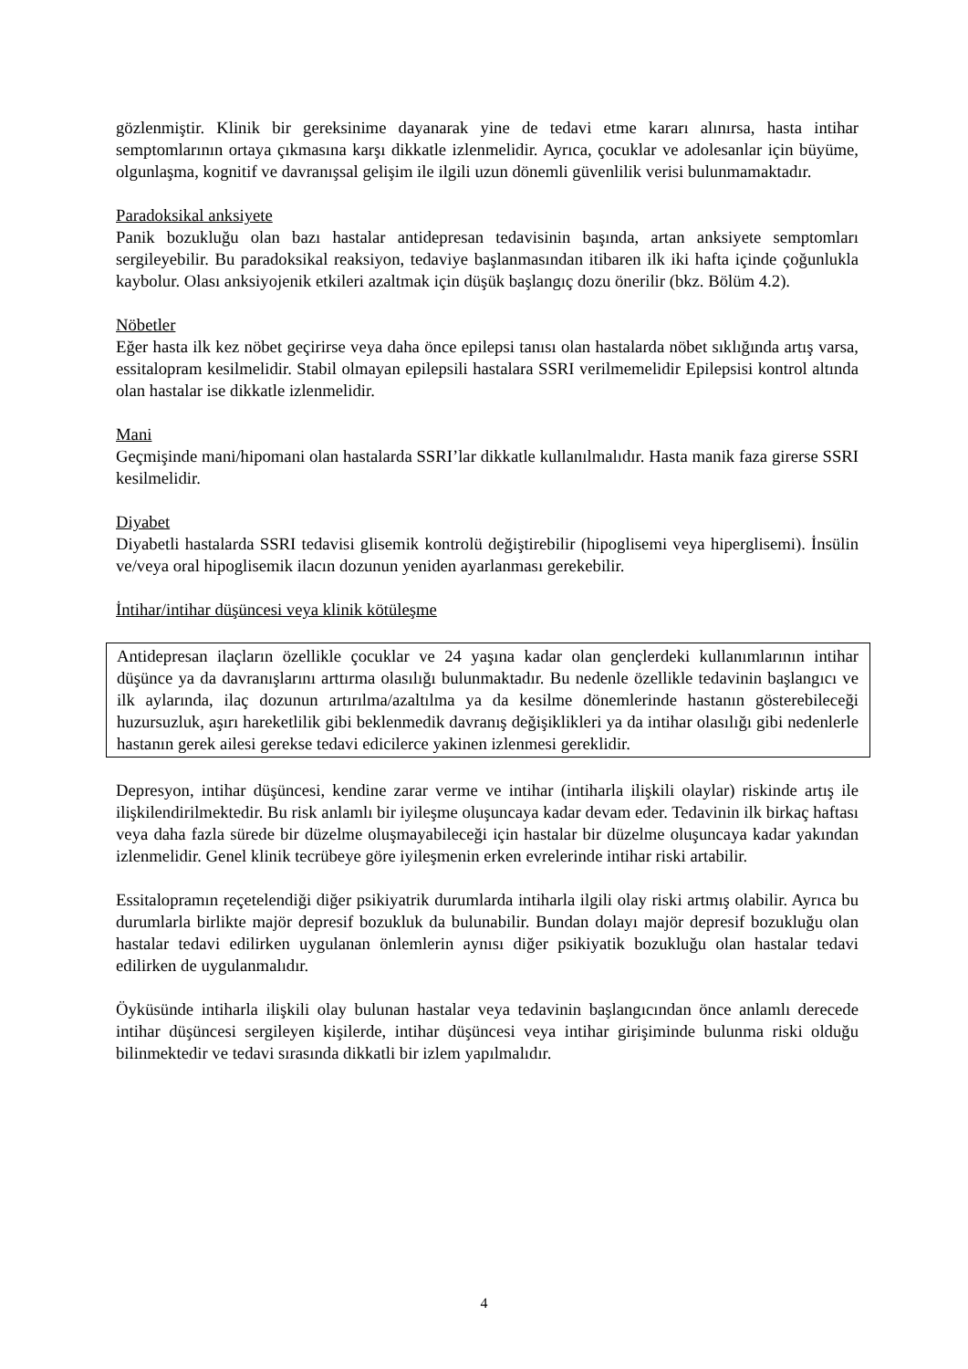gözlenmiştir. Klinik bir gereksinime dayanarak yine de tedavi etme kararı alınırsa, hasta intihar semptomlarının ortaya çıkmasına karşı dikkatle izlenmelidir. Ayrıca, çocuklar ve adolesanlar için büyüme, olgunlaşma, kognitif ve davranışsal gelişim ile ilgili uzun dönemli güvenlilik verisi bulunmamaktadır.
Paradoksikal anksiyete
Panik bozukluğu olan bazı hastalar antidepresan tedavisinin başında, artan anksiyete semptomları sergileyebilir. Bu paradoksikal reaksiyon, tedaviye başlanmasından itibaren ilk iki hafta içinde çoğunlukla kaybolur. Olası anksiyojenik etkileri azaltmak için düşük başlangıç dozu önerilir (bkz. Bölüm 4.2).
Nöbetler
Eğer hasta ilk kez nöbet geçirirse veya daha önce epilepsi tanısı olan hastalarda nöbet sıklığında artış varsa, essitalopram kesilmelidir. Stabil olmayan epilepsili hastalara SSRI verilmemelidir Epilepsisi kontrol altında olan hastalar ise dikkatle izlenmelidir.
Mani
Geçmişinde mani/hipomani olan hastalarda SSRI’lar dikkatle kullanılmalıdır. Hasta manik faza girerse SSRI kesilmelidir.
Diyabet
Diyabetli hastalarda SSRI tedavisi glisemik kontrolü değiştirebilir (hipoglisemi veya hiperglisemi). İnsülin ve/veya oral hipoglisemik ilacın dozunun yeniden ayarlanması gerekebilir.
İntihar/intihar düşüncesi veya klinik kötüleşme
Antidepresan ilaçların özellikle çocuklar ve 24 yaşına kadar olan gençlerdeki kullanımlarının intihar düşünce ya da davranışlarını arttırma olasılığı bulunmaktadır. Bu nedenle özellikle tedavinin başlangıcı ve ilk aylarında, ilaç dozunun artırılma/azaltılma ya da kesilme dönemlerinde hastanın gösterebileceği huzursuzluk, aşırı hareketlilik gibi beklenmedik davranış değişiklikleri ya da intihar olasılığı gibi nedenlerle hastanın gerek ailesi gerekse tedavi edicilerce yakinen izlenmesi gereklidir.
Depresyon, intihar düşüncesi, kendine zarar verme ve intihar (intiharla ilişkili olaylar) riskinde artış ile ilişkilendirilmektedir. Bu risk anlamlı bir iyileşme oluşuncaya kadar devam eder. Tedavinin ilk birkaç haftası veya daha fazla sürede bir düzelme oluşmayabileceği için hastalar bir düzelme oluşuncaya kadar yakından izlenmelidir. Genel klinik tecrübeye göre iyileşmenin erken evrelerinde intihar riski artabilir.
Essitalopramın reçetelendiği diğer psikiyatrik durumlarda intiharla ilgili olay riski artmış olabilir. Ayrıca bu durumlarla birlikte majör depresif bozukluk da bulunabilir. Bundan dolayı majör depresif bozukluğu olan hastalar tedavi edilirken uygulanan önlemlerin aynısı diğer psikiyatik bozukluğu olan hastalar tedavi edilirken de uygulanmalıdır.
Öyküsünde intiharla ilişkili olay bulunan hastalar veya tedavinin başlangıcından önce anlamlı derecede intihar düşüncesi sergileyen kişilerde, intihar düşüncesi veya intihar girişiminde bulunma riski olduğu bilinmektedir ve tedavi sırasında dikkatli bir izlem yapılmalıdır.
4